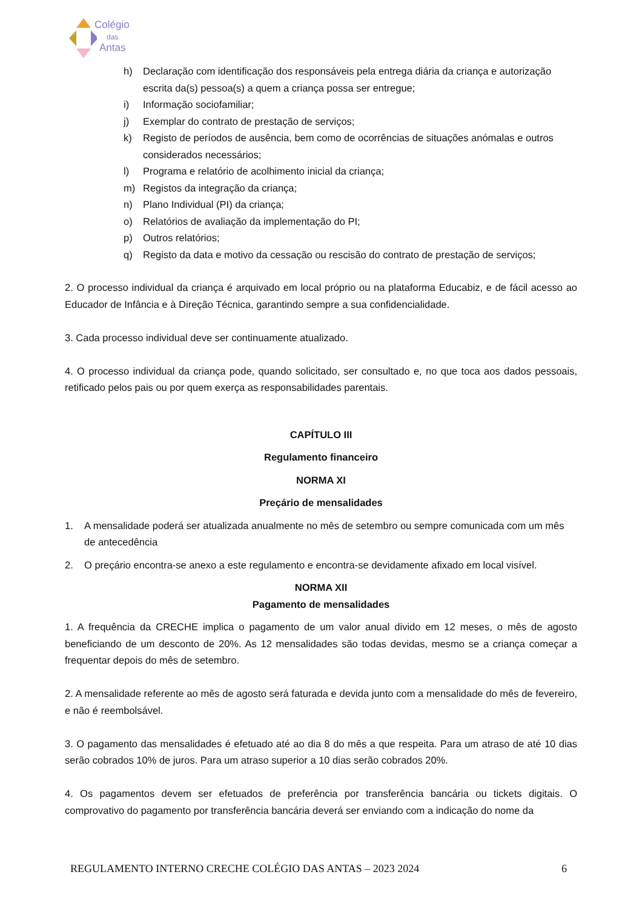Colégio
das
Antas
h) Declaração com identificação dos responsáveis pela entrega diária da criança e autorização escrita da(s) pessoa(s) a quem a criança possa ser entregue;
i) Informação sociofamiliar;
j) Exemplar do contrato de prestação de serviços;
k) Registo de períodos de ausência, bem como de ocorrências de situações anómalas e outros considerados necessários;
l) Programa e relatório de acolhimento inicial da criança;
m) Registos da integração da criança;
n) Plano Individual (PI) da criança;
o) Relatórios de avaliação da implementação do PI;
p) Outros relatórios;
q) Registo da data e motivo da cessação ou rescisão do contrato de prestação de serviços;
2. O processo individual da criança é arquivado em local próprio ou na plataforma Educabiz, e de fácil acesso ao Educador de Infância e à Direção Técnica, garantindo sempre a sua confidencialidade.
3. Cada processo individual deve ser continuamente atualizado.
4. O processo individual da criança pode, quando solicitado, ser consultado e, no que toca aos dados pessoais, retificado pelos pais ou por quem exerça as responsabilidades parentais.
CAPÍTULO III
Regulamento financeiro
NORMA XI
Preçário de mensalidades
1. A mensalidade poderá ser atualizada anualmente no mês de setembro ou sempre comunicada com um mês de antecedência
2. O preçário encontra-se anexo a este regulamento e encontra-se devidamente afixado em local visível.
NORMA XII
Pagamento de mensalidades
1. A frequência da CRECHE implica o pagamento de um valor anual divido em 12 meses, o mês de agosto beneficiando de um desconto de 20%. As 12 mensalidades são todas devidas, mesmo se a criança começar a frequentar depois do mês de setembro.
2. A mensalidade referente ao mês de agosto será faturada e devida junto com a mensalidade do mês de fevereiro, e não é reembolsável.
3. O pagamento das mensalidades é efetuado até ao dia 8 do mês a que respeita. Para um atraso de até 10 dias serão cobrados 10% de juros. Para um atraso superior a 10 dias serão cobrados 20%.
4. Os pagamentos devem ser efetuados de preferência por transferência bancária ou tickets digitais. O comprovativo do pagamento por transferência bancária deverá ser enviando com a indicação do nome da
REGULAMENTO INTERNO CRECHE COLÉGIO DAS ANTAS – 2023 2024 6